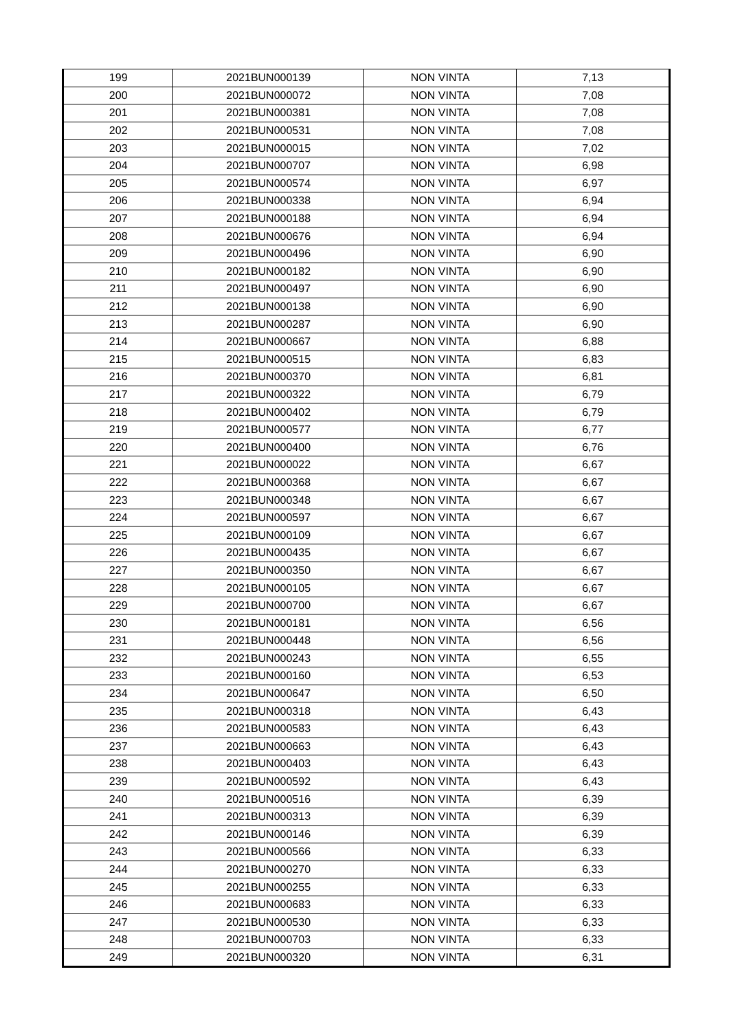| 199 | 2021BUN000139 | NON VINTA | 7,13 |
| 200 | 2021BUN000072 | NON VINTA | 7,08 |
| 201 | 2021BUN000381 | NON VINTA | 7,08 |
| 202 | 2021BUN000531 | NON VINTA | 7,08 |
| 203 | 2021BUN000015 | NON VINTA | 7,02 |
| 204 | 2021BUN000707 | NON VINTA | 6,98 |
| 205 | 2021BUN000574 | NON VINTA | 6,97 |
| 206 | 2021BUN000338 | NON VINTA | 6,94 |
| 207 | 2021BUN000188 | NON VINTA | 6,94 |
| 208 | 2021BUN000676 | NON VINTA | 6,94 |
| 209 | 2021BUN000496 | NON VINTA | 6,90 |
| 210 | 2021BUN000182 | NON VINTA | 6,90 |
| 211 | 2021BUN000497 | NON VINTA | 6,90 |
| 212 | 2021BUN000138 | NON VINTA | 6,90 |
| 213 | 2021BUN000287 | NON VINTA | 6,90 |
| 214 | 2021BUN000667 | NON VINTA | 6,88 |
| 215 | 2021BUN000515 | NON VINTA | 6,83 |
| 216 | 2021BUN000370 | NON VINTA | 6,81 |
| 217 | 2021BUN000322 | NON VINTA | 6,79 |
| 218 | 2021BUN000402 | NON VINTA | 6,79 |
| 219 | 2021BUN000577 | NON VINTA | 6,77 |
| 220 | 2021BUN000400 | NON VINTA | 6,76 |
| 221 | 2021BUN000022 | NON VINTA | 6,67 |
| 222 | 2021BUN000368 | NON VINTA | 6,67 |
| 223 | 2021BUN000348 | NON VINTA | 6,67 |
| 224 | 2021BUN000597 | NON VINTA | 6,67 |
| 225 | 2021BUN000109 | NON VINTA | 6,67 |
| 226 | 2021BUN000435 | NON VINTA | 6,67 |
| 227 | 2021BUN000350 | NON VINTA | 6,67 |
| 228 | 2021BUN000105 | NON VINTA | 6,67 |
| 229 | 2021BUN000700 | NON VINTA | 6,67 |
| 230 | 2021BUN000181 | NON VINTA | 6,56 |
| 231 | 2021BUN000448 | NON VINTA | 6,56 |
| 232 | 2021BUN000243 | NON VINTA | 6,55 |
| 233 | 2021BUN000160 | NON VINTA | 6,53 |
| 234 | 2021BUN000647 | NON VINTA | 6,50 |
| 235 | 2021BUN000318 | NON VINTA | 6,43 |
| 236 | 2021BUN000583 | NON VINTA | 6,43 |
| 237 | 2021BUN000663 | NON VINTA | 6,43 |
| 238 | 2021BUN000403 | NON VINTA | 6,43 |
| 239 | 2021BUN000592 | NON VINTA | 6,43 |
| 240 | 2021BUN000516 | NON VINTA | 6,39 |
| 241 | 2021BUN000313 | NON VINTA | 6,39 |
| 242 | 2021BUN000146 | NON VINTA | 6,39 |
| 243 | 2021BUN000566 | NON VINTA | 6,33 |
| 244 | 2021BUN000270 | NON VINTA | 6,33 |
| 245 | 2021BUN000255 | NON VINTA | 6,33 |
| 246 | 2021BUN000683 | NON VINTA | 6,33 |
| 247 | 2021BUN000530 | NON VINTA | 6,33 |
| 248 | 2021BUN000703 | NON VINTA | 6,33 |
| 249 | 2021BUN000320 | NON VINTA | 6,31 |